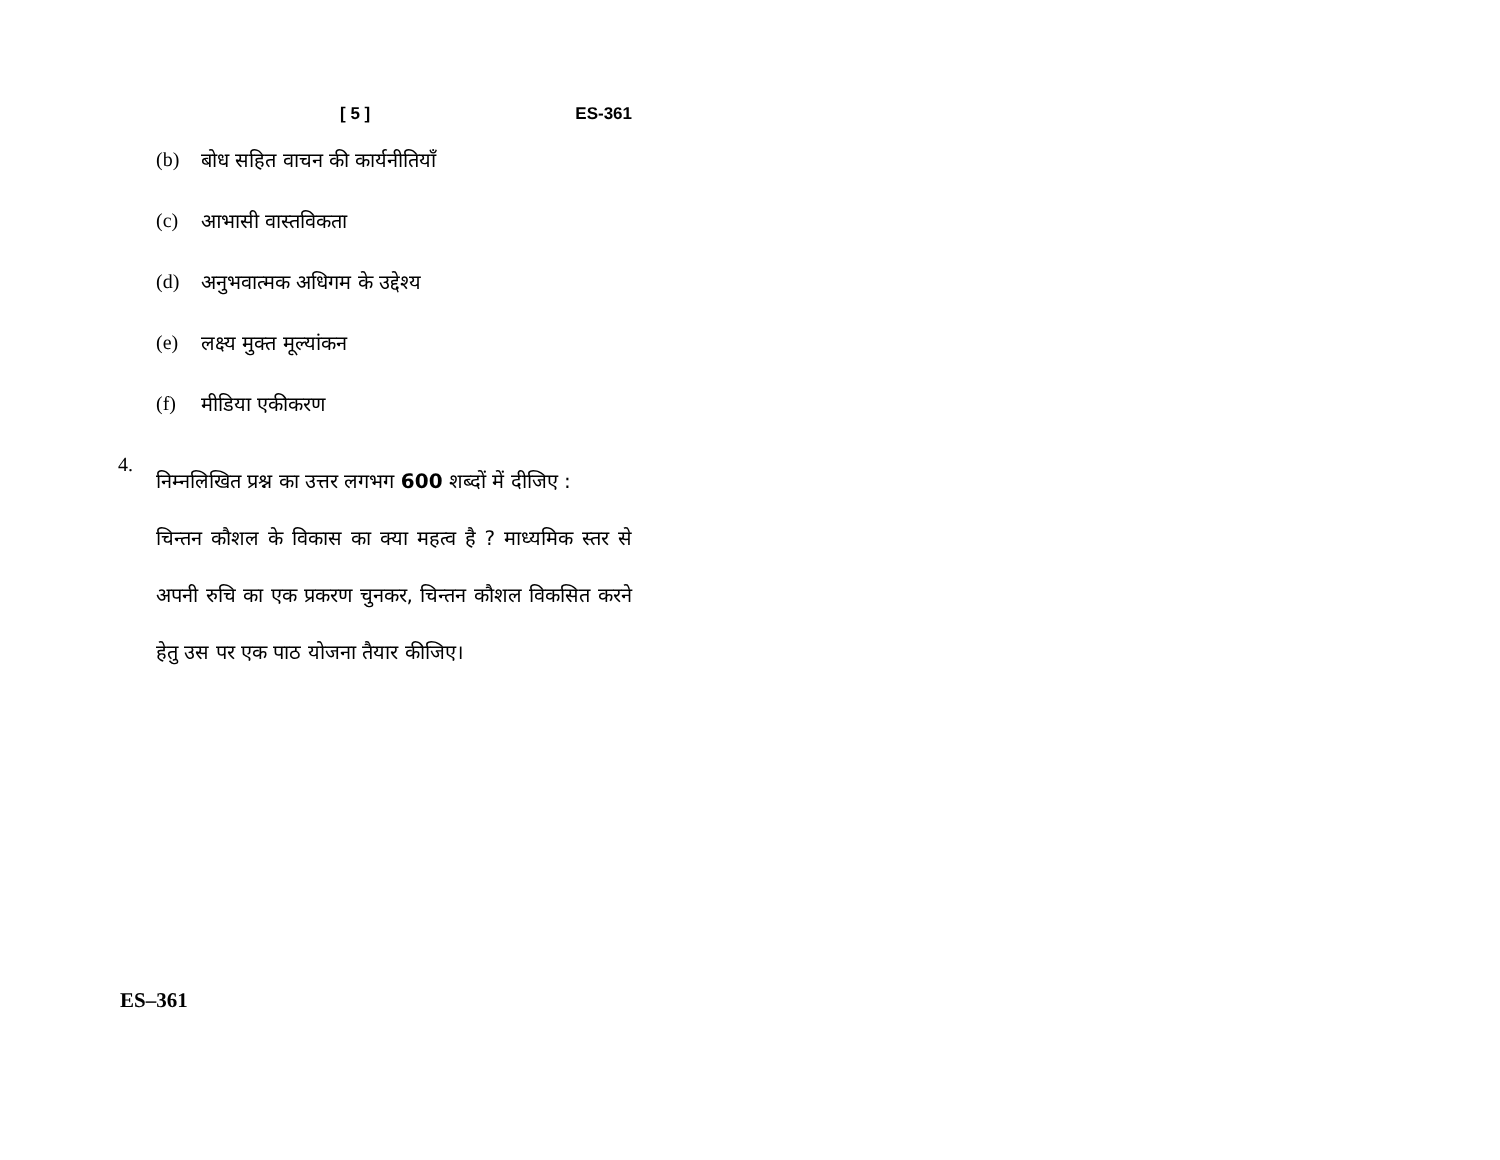[ 5 ] ES-361
(b) बोध सहित वाचन की कार्यनीतियाँ
(c) आभासी वास्तविकता
(d) अनुभवात्मक अधिगम के उद्देश्य
(e) लक्ष्य मुक्त मूल्यांकन
(f) मीडिया एकीकरण
4.
निम्नलिखित प्रश्न का उत्तर लगभग 600 शब्दों में दीजिए :
चिन्तन कौशल के विकास का क्या महत्व है ? माध्यमिक स्तर से अपनी रुचि का एक प्रकरण चुनकर, चिन्तन कौशल विकसित करने हेतु उस पर एक पाठ योजना तैयार कीजिए।
ES–361